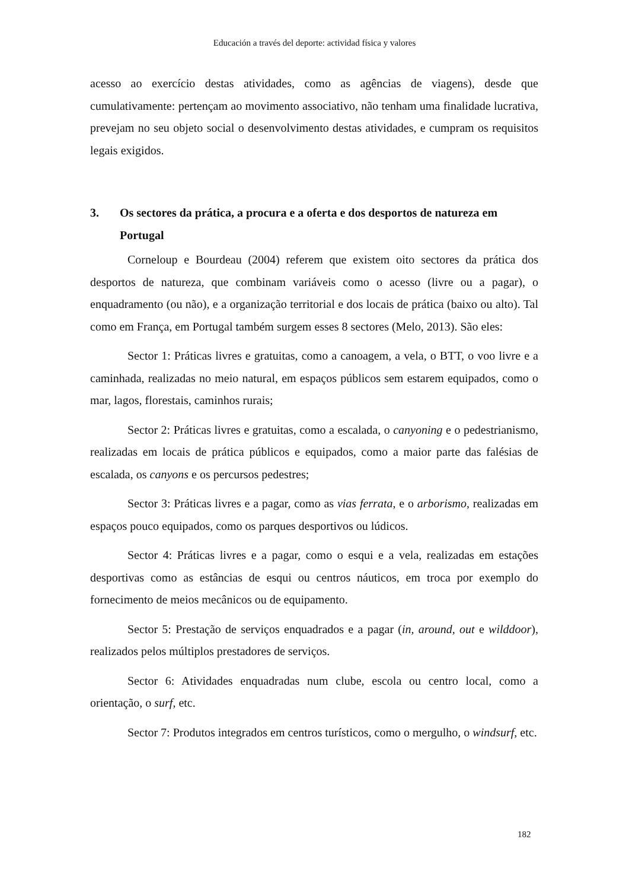Educación a través del deporte: actividad física y valores
acesso ao exercício destas atividades, como as agências de viagens), desde que cumulativamente: pertençam ao movimento associativo, não tenham uma finalidade lucrativa, prevejam no seu objeto social o desenvolvimento destas atividades, e cumpram os requisitos legais exigidos.
3. Os sectores da prática, a procura e a oferta e dos desportos de natureza em Portugal
Corneloup e Bourdeau (2004) referem que existem oito sectores da prática dos desportos de natureza, que combinam variáveis como o acesso (livre ou a pagar), o enquadramento (ou não), e a organização territorial e dos locais de prática (baixo ou alto). Tal como em França, em Portugal também surgem esses 8 sectores (Melo, 2013). São eles:
Sector 1: Práticas livres e gratuitas, como a canoagem, a vela, o BTT, o voo livre e a caminhada, realizadas no meio natural, em espaços públicos sem estarem equipados, como o mar, lagos, florestais, caminhos rurais;
Sector 2: Práticas livres e gratuitas, como a escalada, o canyoning e o pedestrianismo, realizadas em locais de prática públicos e equipados, como a maior parte das falésias de escalada, os canyons e os percursos pedestres;
Sector 3: Práticas livres e a pagar, como as vias ferrata, e o arborismo, realizadas em espaços pouco equipados, como os parques desportivos ou lúdicos.
Sector 4: Práticas livres e a pagar, como o esqui e a vela, realizadas em estações desportivas como as estâncias de esqui ou centros náuticos, em troca por exemplo do fornecimento de meios mecânicos ou de equipamento.
Sector 5: Prestação de serviços enquadrados e a pagar (in, around, out e wilddoor), realizados pelos múltiplos prestadores de serviços.
Sector 6: Atividades enquadradas num clube, escola ou centro local, como a orientação, o surf, etc.
Sector 7: Produtos integrados em centros turísticos, como o mergulho, o windsurf, etc.
182